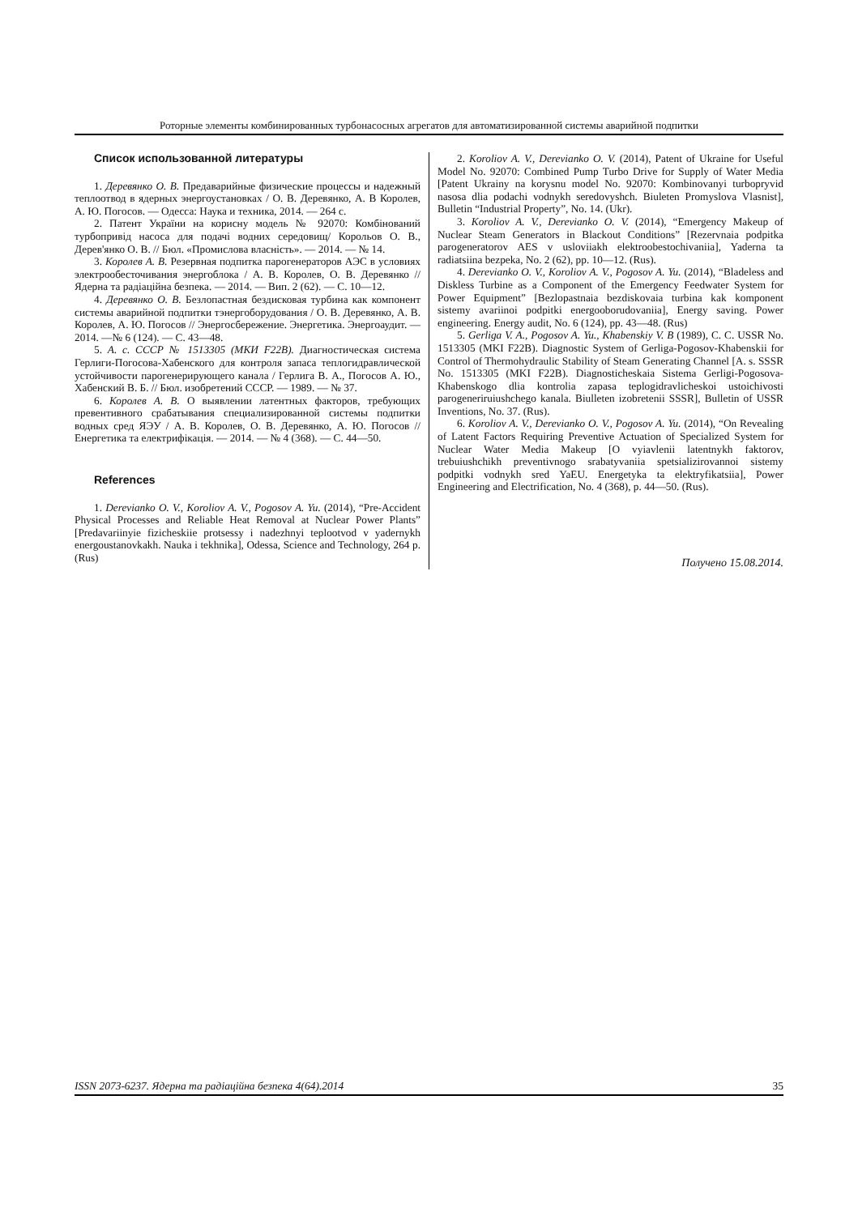Роторные элементы комбинированных турбонасосных агрегатов для автоматизированной системы аварийной подпитки
Список использованной литературы
1. Деревянко О. В. Предаварийные физические процессы и надежный теплоотвод в ядерных энергоустановках / О. В. Деревянко, А. В Королев, А. Ю. Погосов. — Одесса: Наука и техника, 2014. — 264 с.
2. Патент України на корисну модель № 92070: Комбінований турбопривід насоса для подачі водних середовищ/ Корольов О. В., Дерев'янко О. В. // Бюл. «Промислова власність». — 2014. — № 14.
3. Королев А. В. Резервная подпитка парогенераторов АЭС в условиях электрообесточивания энергоблока / А. В. Королев, О. В. Деревянко // Ядерна та радіаційна безпека. — 2014. — Вип. 2 (62). — С. 10—12.
4. Деревянко О. В. Безлопастная бездисковая турбина как компонент системы аварийной подпитки тэнергоборудования / О. В. Деревянко, А. В. Королев, А. Ю. Погосов // Энергосбережение. Энергетика. Энергоаудит. — 2014. —№ 6 (124). — С. 43—48.
5. А. с. СССР № 1513305 (МКИ F22B). Диагностическая система Герлиги-Погосова-Хабенского для контроля запаса теплогидравлической устойчивости парогенерирующего канала / Герлига В. А., Погосов А. Ю., Хабенский В. Б. // Бюл. изобретений СССР. — 1989. — № 37.
6. Королев А. В. О выявлении латентных факторов, требующих превентивного срабатывания специализированной системы подпитки водных сред ЯЭУ / А. В. Королев, О. В. Деревянко, А. Ю. Погосов // Енергетика та електрифікація. — 2014. — № 4 (368). — С. 44—50.
References
1. Derevianko O. V., Koroliov A. V., Pogosov A. Yu. (2014), “Pre-Accident Physical Processes and Reliable Heat Removal at Nuclear Power Plants” [Predavariinyie fizicheskiie protsessy i nadezhnyi teplootvod v yadernykh energoustanovkakh. Nauka i tekhnika], Odessa, Science and Technology, 264 p. (Rus)
2. Koroliov A. V., Derevianko O. V. (2014), Patent of Ukraine for Useful Model No. 92070: Combined Pump Turbo Drive for Supply of Water Media [Patent Ukrainy na korysnu model No. 92070: Kombinovanyi turbopryvid nasosa dlia podachi vodnykh seredovyshch. Biuleten Promyslova Vlasnist], Bulletin “Industrial Property”, No. 14. (Ukr).
3. Koroliov A. V., Derevianko O. V. (2014), “Emergency Makeup of Nuclear Steam Generators in Blackout Conditions” [Rezervnaia podpitka parogeneratorov AES v usloviiakh elektroobestochivaniia], Yaderna ta radiatsiina bezpeka, No. 2 (62), pp. 10—12. (Rus).
4. Derevianko O. V., Koroliov A. V., Pogosov A. Yu. (2014), “Bladeless and Diskless Turbine as a Component of the Emergency Feedwater System for Power Equipment” [Bezlopastnaia bezdiskovaia turbina kak komponent sistemy avariinoi podpitki energooborudovaniia], Energy saving. Power engineering. Energy audit, No. 6 (124), pp. 43—48. (Rus)
5. Gerliga V. A., Pogosov A. Yu., Khabenskiy V. B (1989), C. C. USSR No. 1513305 (MKI F22B). Diagnostic System of Gerliga-Pogosov-Khabenskii for Control of Thermohydraulic Stability of Steam Generating Channel [A. s. SSSR No. 1513305 (MKI F22B). Diagnosticheskaia Sistema Gerligi-Pogosova-Khabenskogo dlia kontrolia zapasa teplogidravlicheskoi ustoichivosti parogeneriruiushchego kanala. Biulleten izobretenii SSSR], Bulletin of USSR Inventions, No. 37. (Rus).
6. Koroliov A. V., Derevianko O. V., Pogosov A. Yu. (2014), “On Revealing of Latent Factors Requiring Preventive Actuation of Specialized System for Nuclear Water Media Makeup [O vyiavlenii latentnykh faktorov, trebuiushchikh preventivnogo srabatyvaniia spetsializirovannoi sistemy podpitki vodnykh sred YaEU. Energetyka ta elektryfikatsiia], Power Engineering and Electrification, No. 4 (368), p. 44—50. (Rus).
Получено 15.08.2014.
ISSN 2073-6237. Ядерна та радіаційна безпека 4(64).2014 35